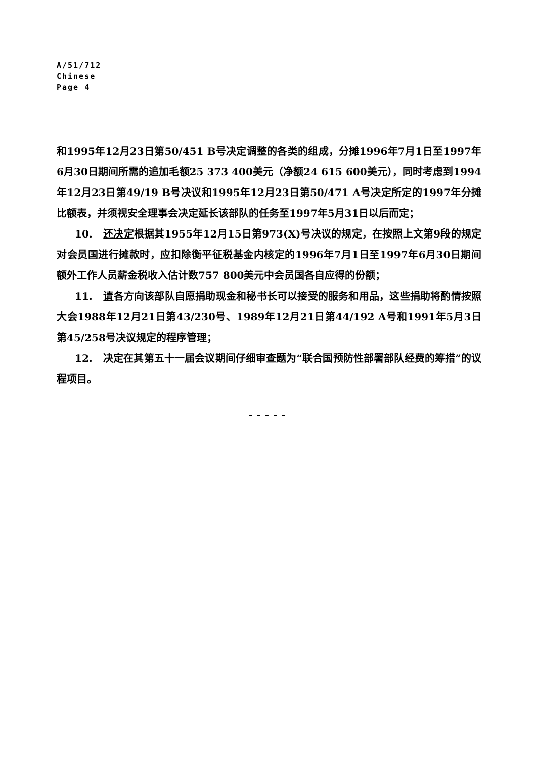A/51/712
Chinese
Page 4
和1995年12月23日第50/451 B号决定调整的各类的组成，分摊1996年7月1日至1997年6月30日期间所需的追加毛额25 373 400美元（净额24 615 600美元），同时考虑到1994年12月23日第49/19 B号决议和1995年12月23日第50/471 A号决定所定的1997年分摊比额表，并须视安全理事会决定延长该部队的任务至1997年5月31日以后而定；
10. 还决定根据其1955年12月15日第973(X)号决议的规定，在按照上文第9段的规定对会员国进行摊款时，应扣除衡平征税基金内核定的1996年7月1日至1997年6月30日期间额外工作人员薪金税收入估计数757 800美元中会员国各自应得的份额；
11. 请各方向该部队自愿捐助现金和秘书长可以接受的服务和用品，这些捐助将酌情按照大会1988年12月21日第43/230号、1989年12月21日第44/192 A号和1991年5月3日第45/258号决议规定的程序管理；
12. 决定在其第五十一届会议期间仔细审查题为“联合国预防性部署部队经费的筹措”的议程项目。
-----